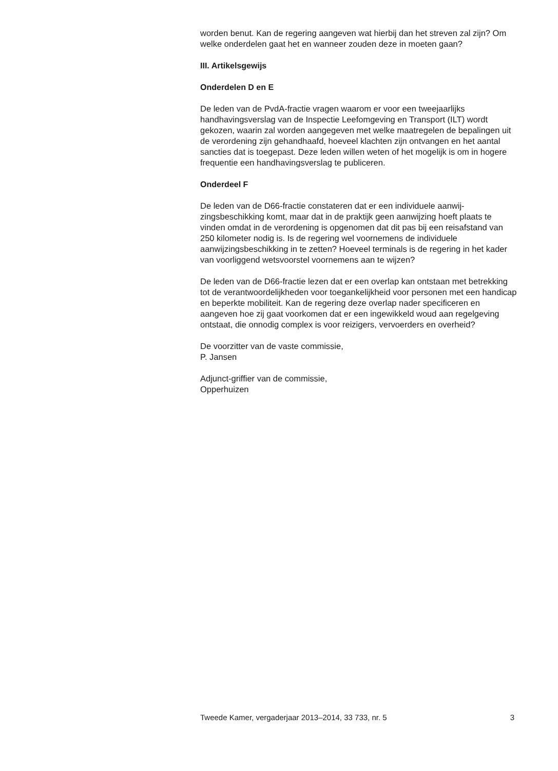worden benut. Kan de regering aangeven wat hierbij dan het streven zal zijn? Om welke onderdelen gaat het en wanneer zouden deze in moeten gaan?
III. Artikelsgewijs
Onderdelen D en E
De leden van de PvdA-fractie vragen waarom er voor een tweejaarlijks handhavingsverslag van de Inspectie Leefomgeving en Transport (ILT) wordt gekozen, waarin zal worden aangegeven met welke maatregelen de bepalingen uit de verordening zijn gehandhaafd, hoeveel klachten zijn ontvangen en het aantal sancties dat is toegepast. Deze leden willen weten of het mogelijk is om in hogere frequentie een handhavingsverslag te publiceren.
Onderdeel F
De leden van de D66-fractie constateren dat er een individuele aanwij-zingsbeschikking komt, maar dat in de praktijk geen aanwijzing hoeft plaats te vinden omdat in de verordening is opgenomen dat dit pas bij een reisafstand van 250 kilometer nodig is. Is de regering wel voornemens de individuele aanwijzingsbeschikking in te zetten? Hoeveel terminals is de regering in het kader van voorliggend wetsvoorstel voornemens aan te wijzen?
De leden van de D66-fractie lezen dat er een overlap kan ontstaan met betrekking tot de verantwoordelijkheden voor toegankelijkheid voor personen met een handicap en beperkte mobiliteit. Kan de regering deze overlap nader specificeren en aangeven hoe zij gaat voorkomen dat er een ingewikkeld woud aan regelgeving ontstaat, die onnodig complex is voor reizigers, vervoerders en overheid?
De voorzitter van de vaste commissie,
P. Jansen
Adjunct-griffier van de commissie,
Opperhuizen
Tweede Kamer, vergaderjaar 2013–2014, 33 733, nr. 5 3